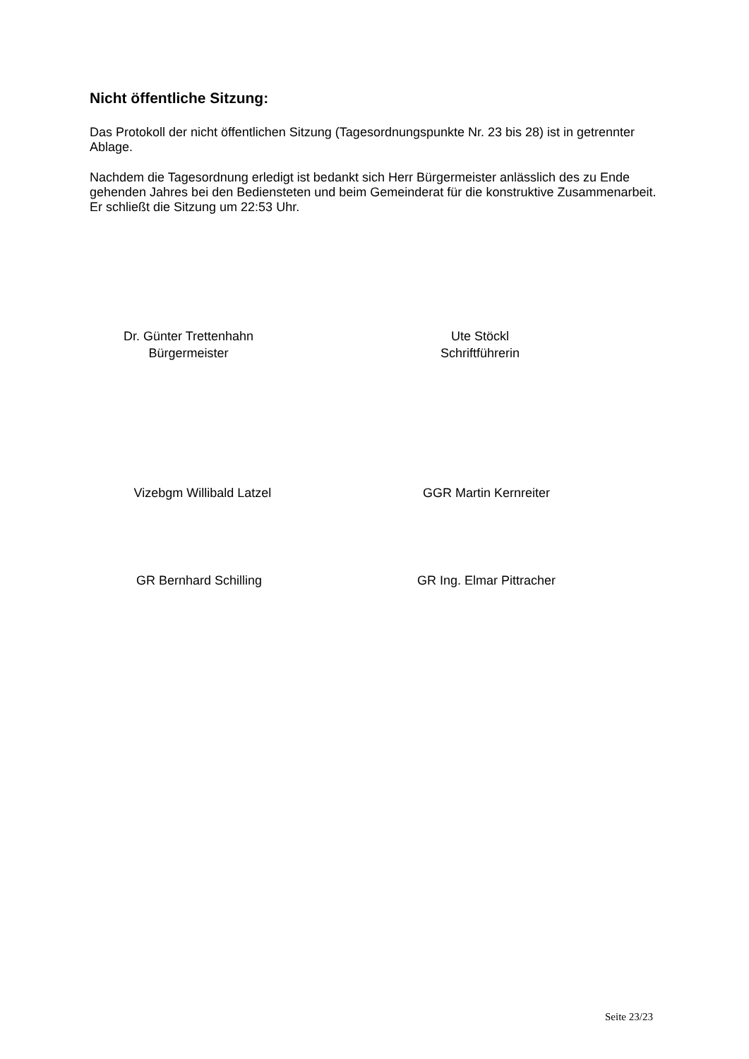Nicht öffentliche Sitzung:
Das Protokoll der nicht öffentlichen Sitzung (Tagesordnungspunkte Nr. 23 bis 28) ist in getrennter Ablage.
Nachdem die Tagesordnung erledigt ist bedankt sich Herr Bürgermeister anlässlich des zu Ende gehenden Jahres bei den Bediensteten und beim Gemeinderat für die konstruktive Zusammenarbeit. Er schließt die Sitzung um 22:53 Uhr.
Dr. Günter Trettenhahn
Bürgermeister
Ute Stöckl
Schriftführerin
Vizebgm Willibald Latzel GGR Martin Kernreiter
GR Bernhard Schilling GR Ing. Elmar Pittracher
Seite 23/23